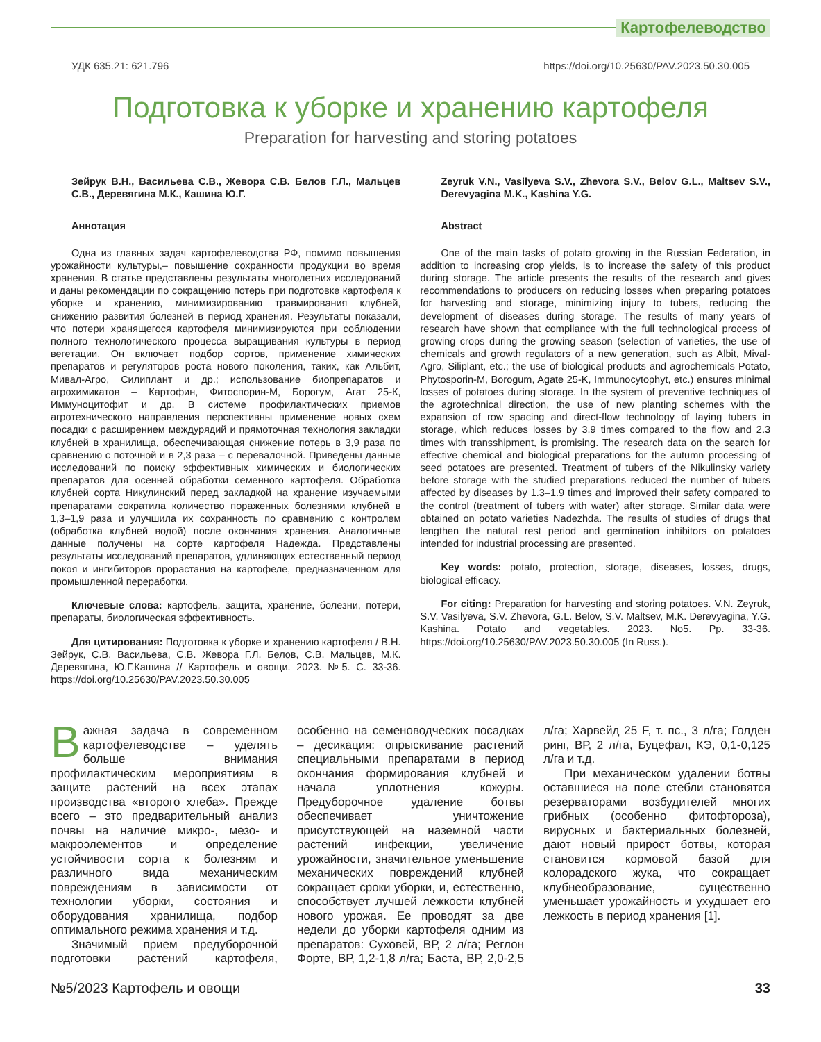Картофелеводство
УДК 635.21: 621.796 https://doi.org/10.25630/PAV.2023.50.30.005
Подготовка к уборке и хранению картофеля
Preparation for harvesting and storing potatoes
Зейрук В.Н., Васильева С.В., Жевора С.В. Белов Г.Л., Мальцев С.В., Деревягина М.К., Кашина Ю.Г.
Аннотация
Одна из главных задач картофелеводства РФ, помимо повышения урожайности культуры,– повышение сохранности продукции во время хранения. В статье представлены результаты многолетних исследований и даны рекомендации по сокращению потерь при подготовке картофеля к уборке и хранению, минимизированию травмирования клубней, снижению развития болезней в период хранения. Результаты показали, что потери хранящегося картофеля минимизируются при соблюдении полного технологического процесса выращивания культуры в период вегетации. Он включает подбор сортов, применение химических препаратов и регуляторов роста нового поколения, таких, как Альбит, Мивал-Агро, Силиплант и др.; использование биопрепаратов и агрохимикатов – Картофин, Фитоспорин-М, Борогум, Агат 25-К, Иммуноцитофит и др. В системе профилактических приемов агротехнического направления перспективны применение новых схем посадки с расширением междурядий и прямоточная технология закладки клубней в хранилища, обеспечивающая снижение потерь в 3,9 раза по сравнению с поточной и в 2,3 раза – с перевалочной. Приведены данные исследований по поиску эффективных химических и биологических препаратов для осенней обработки семенного картофеля. Обработка клубней сорта Никулинский перед закладкой на хранение изучаемыми препаратами сократила количество пораженных болезнями клубней в 1,3–1,9 раза и улучшила их сохранность по сравнению с контролем (обработка клубней водой) после окончания хранения. Аналогичные данные получены на сорте картофеля Надежда. Представлены результаты исследований препаратов, удлиняющих естественный период покоя и ингибиторов прорастания на картофеле, предназначенном для промышленной переработки.
Ключевые слова: картофель, защита, хранение, болезни, потери, препараты, биологическая эффективность.
Для цитирования: Подготовка к уборке и хранению картофеля / В.Н. Зейрук, С.В. Васильева, С.В. Жевора Г.Л. Белов, С.В. Мальцев, М.К. Деревягина, Ю.Г.Кашина // Картофель и овощи. 2023. №5. С. 33-36. https://doi.org/10.25630/PAV.2023.50.30.005
Zeyruk V.N., Vasilyeva S.V., Zhevora S.V., Belov G.L., Maltsev S.V., Derevyagina M.K., Kashina Y.G.
Abstract
One of the main tasks of potato growing in the Russian Federation, in addition to increasing crop yields, is to increase the safety of this product during storage. The article presents the results of the research and gives recommendations to producers on reducing losses when preparing potatoes for harvesting and storage, minimizing injury to tubers, reducing the development of diseases during storage. The results of many years of research have shown that compliance with the full technological process of growing crops during the growing season (selection of varieties, the use of chemicals and growth regulators of a new generation, such as Albit, Mival-Agro, Siliplant, etc.; the use of biological products and agrochemicals Potato, Phytosporin-M, Borogum, Agate 25-K, Immunocytophyt, etc.) ensures minimal losses of potatoes during storage. In the system of preventive techniques of the agrotechnical direction, the use of new planting schemes with the expansion of row spacing and direct-flow technology of laying tubers in storage, which reduces losses by 3.9 times compared to the flow and 2.3 times with transshipment, is promising. The research data on the search for effective chemical and biological preparations for the autumn processing of seed potatoes are presented. Treatment of tubers of the Nikulinsky variety before storage with the studied preparations reduced the number of tubers affected by diseases by 1.3–1.9 times and improved their safety compared to the control (treatment of tubers with water) after storage. Similar data were obtained on potato varieties Nadezhda. The results of studies of drugs that lengthen the natural rest period and germination inhibitors on potatoes intended for industrial processing are presented.
Key words: potato, protection, storage, diseases, losses, drugs, biological efficacy.
For citing: Preparation for harvesting and storing potatoes. V.N. Zeyruk, S.V. Vasilyeva, S.V. Zhevora, G.L. Belov, S.V. Maltsev, M.K. Derevyagina, Y.G. Kashina. Potato and vegetables. 2023. No5. Pp. 33-36. https://doi.org/10.25630/PAV.2023.50.30.005 (In Russ.).
Важная задача в современном картофелеводстве – уделять больше внимания профилактическим мероприятиям в защите растений на всех этапах производства «второго хлеба». Прежде всего – это предварительный анализ почвы на наличие микро-, мезо- и макроэлементов и определение устойчивости сорта к болезням и различного вида механическим повреждениям в зависимости от технологии уборки, состояния и оборудования хранилища, подбор оптимального режима хранения и т.д.
Значимый прием предуборочной подготовки растений картофеля, особенно на семеноводческих посадках – десикация: опрыскивание растений специальными препаратами в период окончания формирования клубней и начала уплотнения кожуры. Предуборочное удаление ботвы обеспечивает уничтожение присутствующей на наземной части растений инфекции, увеличение урожайности, значительное уменьшение механических повреждений клубней сокращает сроки уборки, и, естественно, способствует лучшей лежкости клубней нового урожая. Ее проводят за две недели до уборки картофеля одним из препаратов: Суховей, ВР, 2 л/га; Реглон Форте, ВР, 1,2-1,8 л/га; Баста, ВР, 2,0-2,5 л/га; Харвейд 25 F, т. пс., 3 л/га; Голден ринг, ВР, 2 л/га, Буцефал, КЭ, 0,1-0,125 л/га и т.д.
При механическом удалении ботвы оставшиеся на поле стебли становятся резерваторами возбудителей многих грибных (особенно фитофтороза), вирусных и бактериальных болезней, дают новый прирост ботвы, которая становится кормовой базой для колорадского жука, что сокращает клубнеобразование, существенно уменьшает урожайность и ухудшает его лежкость в период хранения [1].
№5/2023 Картофель и овощи 33